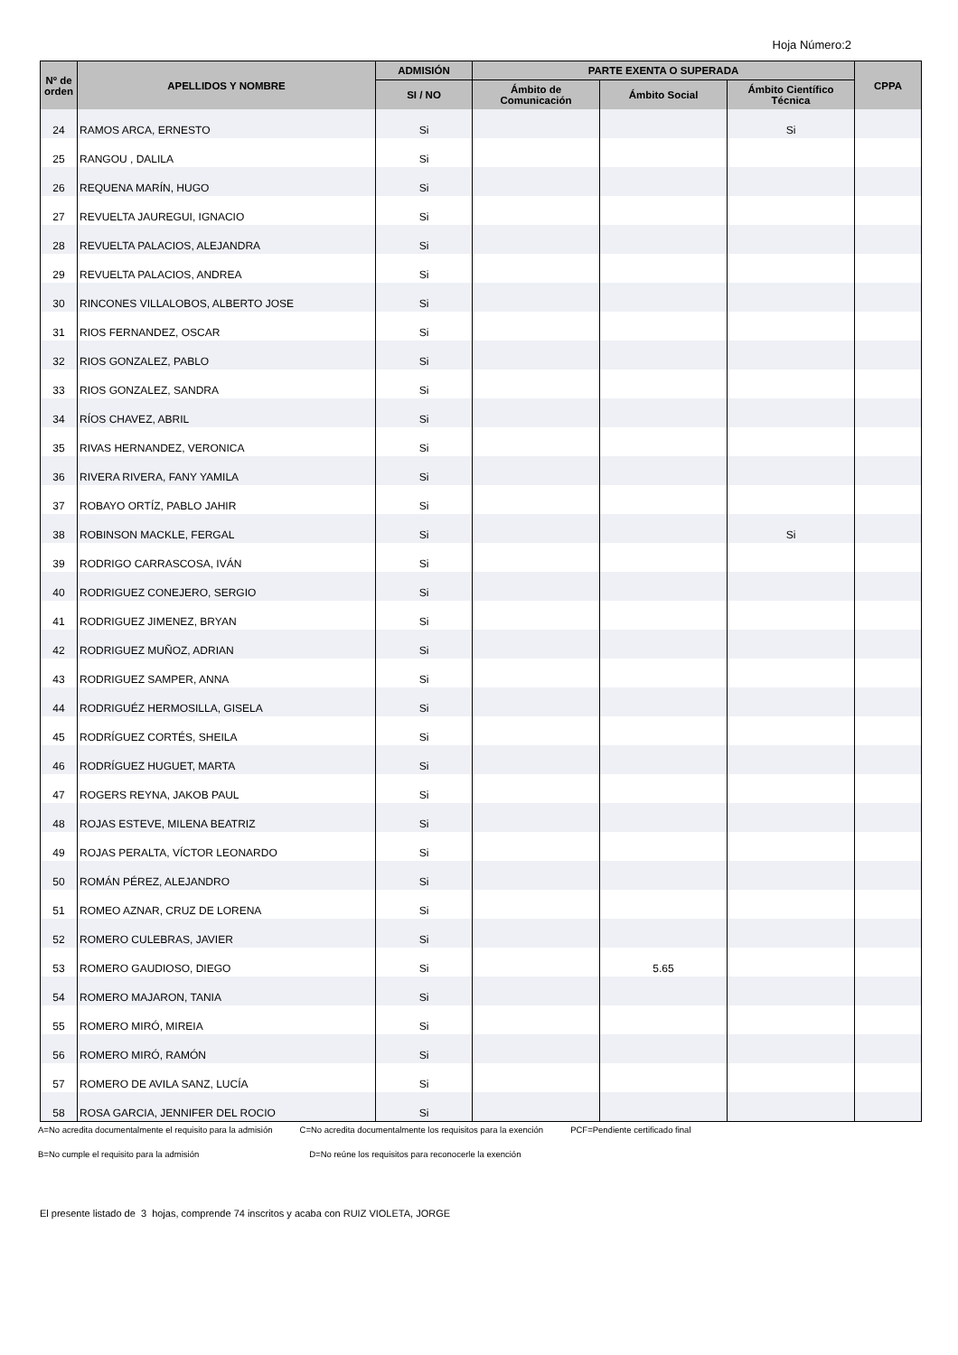Hoja Número:2
| Nº de orden | APELLIDOS Y NOMBRE | ADMISIÓN | PARTE EXENTA O SUPERADA | | | CPPA |
| --- | --- | --- | --- | --- | --- | --- |
| | | SI / NO | Ámbito de Comunicación | Ámbito Social | Ámbito Científico Técnica | |
| 24 | RAMOS ARCA, ERNESTO | Si | | | Si | |
| 25 | RANGOU , DALILA | Si | | | | |
| 26 | REQUENA MARÍN, HUGO | Si | | | | |
| 27 | REVUELTA JAUREGUI, IGNACIO | Si | | | | |
| 28 | REVUELTA PALACIOS, ALEJANDRA | Si | | | | |
| 29 | REVUELTA PALACIOS, ANDREA | Si | | | | |
| 30 | RINCONES VILLALOBOS, ALBERTO JOSE | Si | | | | |
| 31 | RIOS FERNANDEZ, OSCAR | Si | | | | |
| 32 | RIOS GONZALEZ, PABLO | Si | | | | |
| 33 | RIOS GONZALEZ, SANDRA | Si | | | | |
| 34 | RÍOS CHAVEZ, ABRIL | Si | | | | |
| 35 | RIVAS HERNANDEZ, VERONICA | Si | | | | |
| 36 | RIVERA RIVERA, FANY YAMILA | Si | | | | |
| 37 | ROBAYO ORTÍZ, PABLO JAHIR | Si | | | | |
| 38 | ROBINSON MACKLE, FERGAL | Si | | | Si | |
| 39 | RODRIGO CARRASCOSA, IVÁN | Si | | | | |
| 40 | RODRIGUEZ CONEJERO, SERGIO | Si | | | | |
| 41 | RODRIGUEZ JIMENEZ, BRYAN | Si | | | | |
| 42 | RODRIGUEZ MUÑOZ, ADRIAN | Si | | | | |
| 43 | RODRIGUEZ SAMPER, ANNA | Si | | | | |
| 44 | RODRIGUÉZ HERMOSILLA, GISELA | Si | | | | |
| 45 | RODRÍGUEZ CORTÉS, SHEILA | Si | | | | |
| 46 | RODRÍGUEZ HUGUET, MARTA | Si | | | | |
| 47 | ROGERS REYNA, JAKOB PAUL | Si | | | | |
| 48 | ROJAS ESTEVE, MILENA BEATRIZ | Si | | | | |
| 49 | ROJAS PERALTA, VÍCTOR LEONARDO | Si | | | | |
| 50 | ROMÁN PÉREZ, ALEJANDRO | Si | | | | |
| 51 | ROMEO AZNAR, CRUZ DE LORENA | Si | | | | |
| 52 | ROMERO CULEBRAS, JAVIER | Si | | | | |
| 53 | ROMERO GAUDIOSO, DIEGO | Si | | 5.65 | | |
| 54 | ROMERO MAJARON, TANIA | Si | | | | |
| 55 | ROMERO MIRÓ, MIREIA | Si | | | | |
| 56 | ROMERO MIRÓ, RAMÓN | Si | | | | |
| 57 | ROMERO DE AVILA SANZ, LUCÍA | Si | | | | |
| 58 | ROSA GARCIA, JENNIFER DEL ROCIO | Si | | | | |
A=No acredita documentalmente el requisito para la admisión C=No acredita documentalmente los requisitos para la exención PCF=Pendiente certificado final
B=No cumple el requisito para la admisión D=No reúne los requisitos para reconocerle la exención
El presente listado de 3 hojas, comprende 74 inscritos y acaba con RUIZ VIOLETA, JORGE